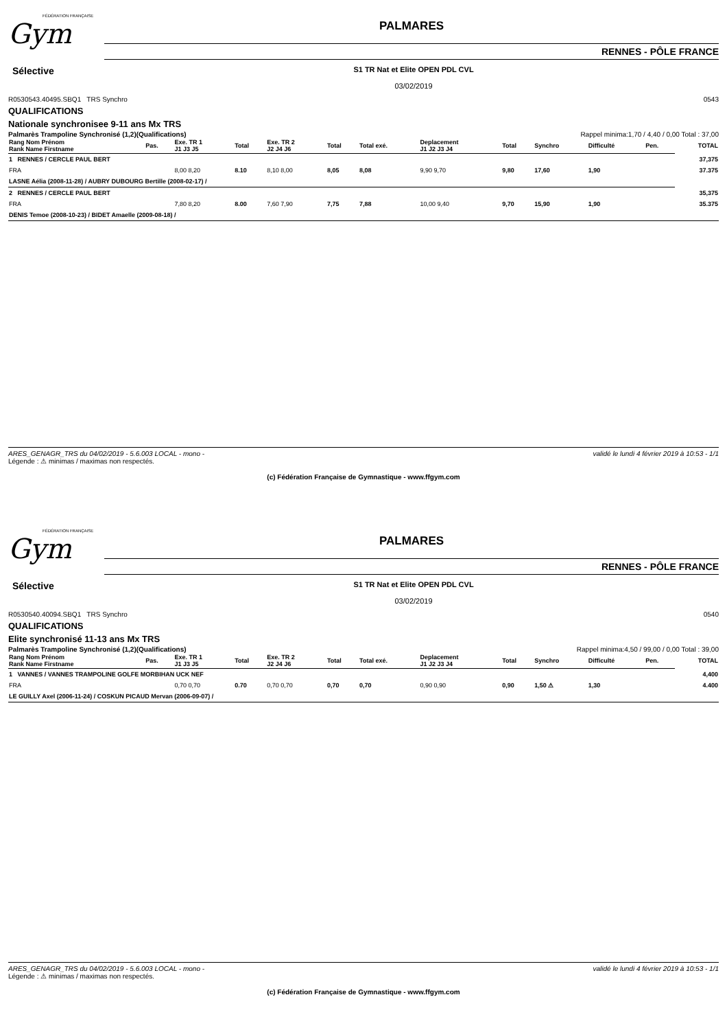FÉDÉRATION FRANÇAISE
Gym
PALMARES
RENNES - PÔLE FRANCE
Sélective
S1 TR Nat et Elite OPEN PDL CVL
03/02/2019
R0530543.40495.SBQ1 TRS Synchro 0543
QUALIFICATIONS
Nationale synchronisee 9-11 ans Mx TRS
Palmarès Trampoline Synchronisé (1,2)(Qualifications) Rappel minima:1,70 / 4,40 / 0,00 Total : 37,00
| Rang Nom Prénom Rank Name Firstname | Pas. | Exe. TR 1 J1 J3 J5 | Total | Exe. TR 2 J2 J4 J6 | Total | Total exé. | Deplacement J1 J2 J3 J4 | Total | Synchro | Difficulté | Pen. | TOTAL |
| --- | --- | --- | --- | --- | --- | --- | --- | --- | --- | --- | --- | --- |
| 1 RENNES / CERCLE PAUL BERT | | | | | | | | | | | | 37,375 |
| FRA | | 8,00 8,20 | 8.10 | 8,10 8,00 | 8,05 | 8,08 | 9,90 9,70 | 9,80 | 17,60 | 1,90 | | 37.375 |
| LASNE Aélia (2008-11-28) / AUBRY DUBOURG Bertille (2008-02-17) / | | | | | | | | | | | | |
| 2 RENNES / CERCLE PAUL BERT | | | | | | | | | | | | 35,375 |
| FRA | | 7,80 8,20 | 8.00 | 7,60 7,90 | 7,75 | 7,88 | 10,00 9,40 | 9,70 | 15,90 | 1,90 | | 35.375 |
| DENIS Temoe (2008-10-23) / BIDET Amaelle (2009-08-18) / | | | | | | | | | | | | |
ARES_GENAGR_TRS du 04/02/2019 - 5.6.003 LOCAL - mono - validé le lundi 4 février 2019 à 10:53 - 1/1
Légende : ⚠ minimas / maximas non respectés.
(c) Fédération Française de Gymnastique - www.ffgym.com
FÉDÉRATION FRANÇAISE
Gym
PALMARES
RENNES - PÔLE FRANCE
Sélective
S1 TR Nat et Elite OPEN PDL CVL
03/02/2019
R0530540.40094.SBQ1 TRS Synchro 0540
QUALIFICATIONS
Elite synchronisé 11-13 ans Mx TRS
Palmarès Trampoline Synchronisé (1,2)(Qualifications) Rappel minima:4,50 / 99,00 / 0,00 Total : 39,00
| Rang Nom Prénom Rank Name Firstname | Pas. | Exe. TR 1 J1 J3 J5 | Total | Exe. TR 2 J2 J4 J6 | Total | Total exé. | Deplacement J1 J2 J3 J4 | Total | Synchro | Difficulté | Pen. | TOTAL |
| --- | --- | --- | --- | --- | --- | --- | --- | --- | --- | --- | --- | --- |
| 1 VANNES / VANNES TRAMPOLINE GOLFE MORBIHAN UCK NEF | | | | | | | | | | | | 4,400 |
| FRA | | 0,70 0,70 | 0.70 | 0,70 0,70 | 0,70 | 0,70 | 0,90 0,90 | 0,90 | 1,50 ⚠ | 1,30 | | 4.400 |
| LE GUILLY Axel (2006-11-24) / COSKUN PICAUD Mervan (2006-09-07) / | | | | | | | | | | | | |
ARES_GENAGR_TRS du 04/02/2019 - 5.6.003 LOCAL - mono - validé le lundi 4 février 2019 à 10:53 - 1/1
Légende : ⚠ minimas / maximas non respectés.
(c) Fédération Française de Gymnastique - www.ffgym.com